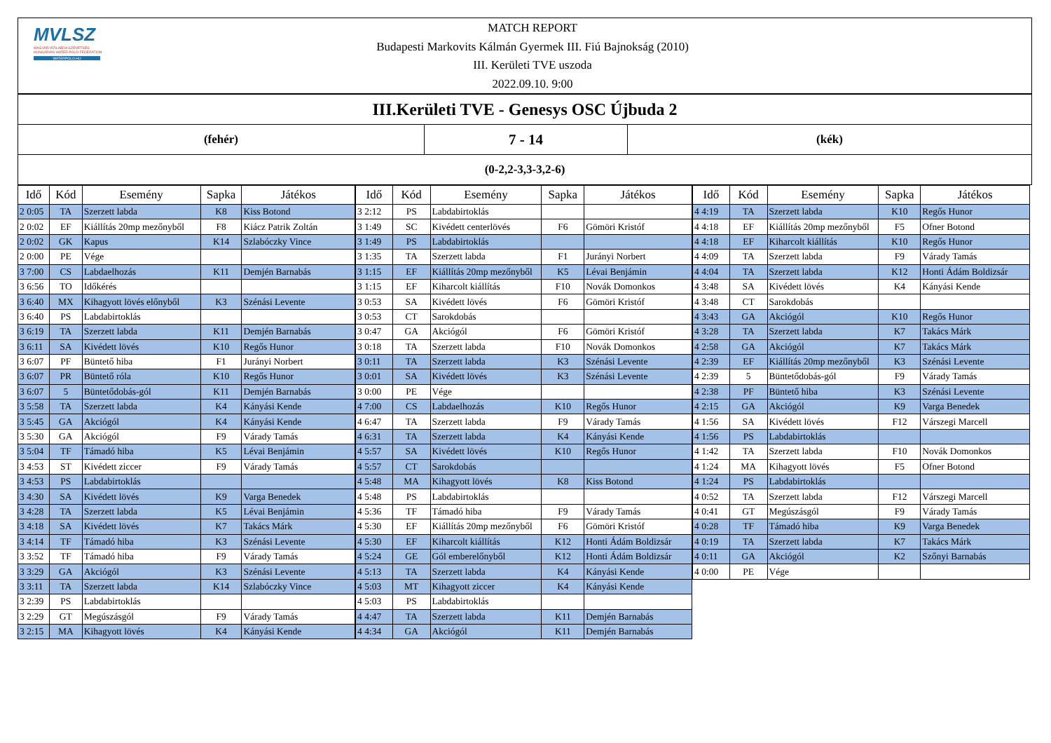MVLSZ
MAGYAR VÍZILABDA SZÖVETSÉG
HUNGARIAN WATER POLO FEDERATION
WATERPOLO.HU
MATCH REPORT
Budapesti Markovits Kálmán Gyermek III. Fiú Bajnokság (2010)
III. Kerületi TVE uszoda
2022.09.10. 9:00
III.Kerületi TVE - Genesys OSC Újbuda 2
(fehér)
7 - 14
(kék)
(0-2,2-3,3-3,2-6)
| Idő | Kód | Esemény | Sapka | Játékos |
| --- | --- | --- | --- | --- |
| 2 0:05 | TA | Szerzett labda | K8 | Kiss Botond |
| 2 0:02 | EF | Kiállítás 20mp mezőnyből | F8 | Kiácz Patrik Zoltán |
| 2 0:02 | GK | Kapus | K14 | Szlabóczky Vince |
| 2 0:00 | PE | Vége | | |
| 3 7:00 | CS | Labdaelhozás | K11 | Demjén Barnabás |
| 3 6:56 | TO | Időkérés | | |
| 3 6:40 | MX | Kihagyott lövés előnyből | K3 | Szénási Levente |
| 3 6:40 | PS | Labdabirtoklás | | |
| 3 6:19 | TA | Szerzett labda | K11 | Demjén Barnabás |
| 3 6:11 | SA | Kivédett lövés | K10 | Regős Hunor |
| 3 6:07 | PF | Büntető hiba | F1 | Jurányi Norbert |
| 3 6:07 | PR | Büntető róla | K10 | Regős Hunor |
| 3 6:07 | 5 | Büntetődobás-gól | K11 | Demjén Barnabás |
| 3 5:58 | TA | Szerzett labda | K4 | Kányási Kende |
| 3 5:45 | GA | Akciógól | K4 | Kányási Kende |
| 3 5:30 | GA | Akciógól | F9 | Várady Tamás |
| 3 5:04 | TF | Támadó hiba | K5 | Lévai Benjámin |
| 3 4:53 | ST | Kivédett ziccer | F9 | Várady Tamás |
| 3 4:53 | PS | Labdabirtoklás | | |
| 3 4:30 | SA | Kivédett lövés | K9 | Varga Benedek |
| 3 4:28 | TA | Szerzett labda | K5 | Lévai Benjámin |
| 3 4:18 | SA | Kivédett lövés | K7 | Takács Márk |
| 3 4:14 | TF | Támadó hiba | K3 | Szénási Levente |
| 3 3:52 | TF | Támadó hiba | F9 | Várady Tamás |
| 3 3:29 | GA | Akciógól | K3 | Szénási Levente |
| 3 3:11 | TA | Szerzett labda | K14 | Szlabóczky Vince |
| 3 2:39 | PS | Labdabirtoklás | | |
| 3 2:29 | GT | Megúszásgól | F9 | Várady Tamás |
| 3 2:15 | MA | Kihagyott lövés | K4 | Kányási Kende |
| Idő | Kód | Esemény | Sapka | Játékos |
| --- | --- | --- | --- | --- |
| 3 2:12 | PS | Labdabirtoklás | | |
| 3 1:49 | SC | Kivédett centerlövés | F6 | Gömöri Kristóf |
| 3 1:49 | PS | Labdabirtoklás | | |
| 3 1:35 | TA | Szerzett labda | F1 | Jurányi Norbert |
| 3 1:15 | EF | Kiállítás 20mp mezőnyből | K5 | Lévai Benjámin |
| 3 1:15 | EF | Kiharcolt kiállítás | F10 | Novák Domonkos |
| 3 0:53 | SA | Kivédett lövés | F6 | Gömöri Kristóf |
| 3 0:53 | CT | Sarokdobás | | |
| 3 0:47 | GA | Akciógól | F6 | Gömöri Kristóf |
| 3 0:18 | TA | Szerzett labda | F10 | Novák Domonkos |
| 3 0:11 | TA | Szerzett labda | K3 | Szénási Levente |
| 3 0:01 | SA | Kivédett lövés | K3 | Szénási Levente |
| 3 0:00 | PE | Vége | | |
| 4 7:00 | CS | Labdaelhozás | K10 | Regős Hunor |
| 4 6:47 | TA | Szerzett labda | F9 | Várady Tamás |
| 4 6:31 | TA | Szerzett labda | K4 | Kányási Kende |
| 4 5:57 | SA | Kivédett lövés | K10 | Regős Hunor |
| 4 5:57 | CT | Sarokdobás | | |
| 4 5:48 | MA | Kihagyott lövés | K8 | Kiss Botond |
| 4 5:48 | PS | Labdabirtoklás | | |
| 4 5:36 | TF | Támadó hiba | F9 | Várady Tamás |
| 4 5:30 | EF | Kiállítás 20mp mezőnyből | F6 | Gömöri Kristóf |
| 4 5:30 | EF | Kiharcolt kiállítás | K12 | Honti Ádám Boldizsár |
| 4 5:24 | GE | Gól emberelőnyből | K12 | Honti Ádám Boldizsár |
| 4 5:13 | TA | Szerzett labda | K4 | Kányási Kende |
| 4 5:03 | MT | Kihagyott ziccer | K4 | Kányási Kende |
| 4 5:03 | PS | Labdabirtoklás | | |
| 4 4:47 | TA | Szerzett labda | K11 | Demjén Barnabás |
| 4 4:34 | GA | Akciógól | K11 | Demjén Barnabás |
| Idő | Kód | Esemény | Sapka | Játékos |
| --- | --- | --- | --- | --- |
| 4 4:19 | TA | Szerzett labda | K10 | Regős Hunor |
| 4 4:18 | EF | Kiállítás 20mp mezőnyből | F5 | Ofner Botond |
| 4 4:18 | EF | Kiharcolt kiállítás | K10 | Regős Hunor |
| 4 4:09 | TA | Szerzett labda | F9 | Várady Tamás |
| 4 4:04 | TA | Szerzett labda | K12 | Honti Ádám Boldizsár |
| 4 3:48 | SA | Kivédett lövés | K4 | Kányási Kende |
| 4 3:48 | CT | Sarokdobás | | |
| 4 3:43 | GA | Akciógól | K10 | Regős Hunor |
| 4 3:28 | TA | Szerzett labda | K7 | Takács Márk |
| 4 2:58 | GA | Akciógól | K7 | Takács Márk |
| 4 2:39 | EF | Kiállítás 20mp mezőnyből | K3 | Szénási Levente |
| 4 2:39 | 5 | Büntetődobás-gól | F9 | Várady Tamás |
| 4 2:38 | PF | Büntető hiba | K3 | Szénási Levente |
| 4 2:15 | GA | Akciógól | K9 | Varga Benedek |
| 4 1:56 | SA | Kivédett lövés | F12 | Várszegi Marcell |
| 4 1:56 | PS | Labdabirtoklás | | |
| 4 1:42 | TA | Szerzett labda | F10 | Novák Domonkos |
| 4 1:24 | MA | Kihagyott lövés | F5 | Ofner Botond |
| 4 1:24 | PS | Labdabirtoklás | | |
| 4 0:52 | TA | Szerzett labda | F12 | Várszegi Marcell |
| 4 0:41 | GT | Megúszásgól | F9 | Várady Tamás |
| 4 0:28 | TF | Támadó hiba | K9 | Varga Benedek |
| 4 0:19 | TA | Szerzett labda | K7 | Takács Márk |
| 4 0:11 | GA | Akciógól | K2 | Szőnyi Barnabás |
| 4 0:00 | PE | Vége | | |